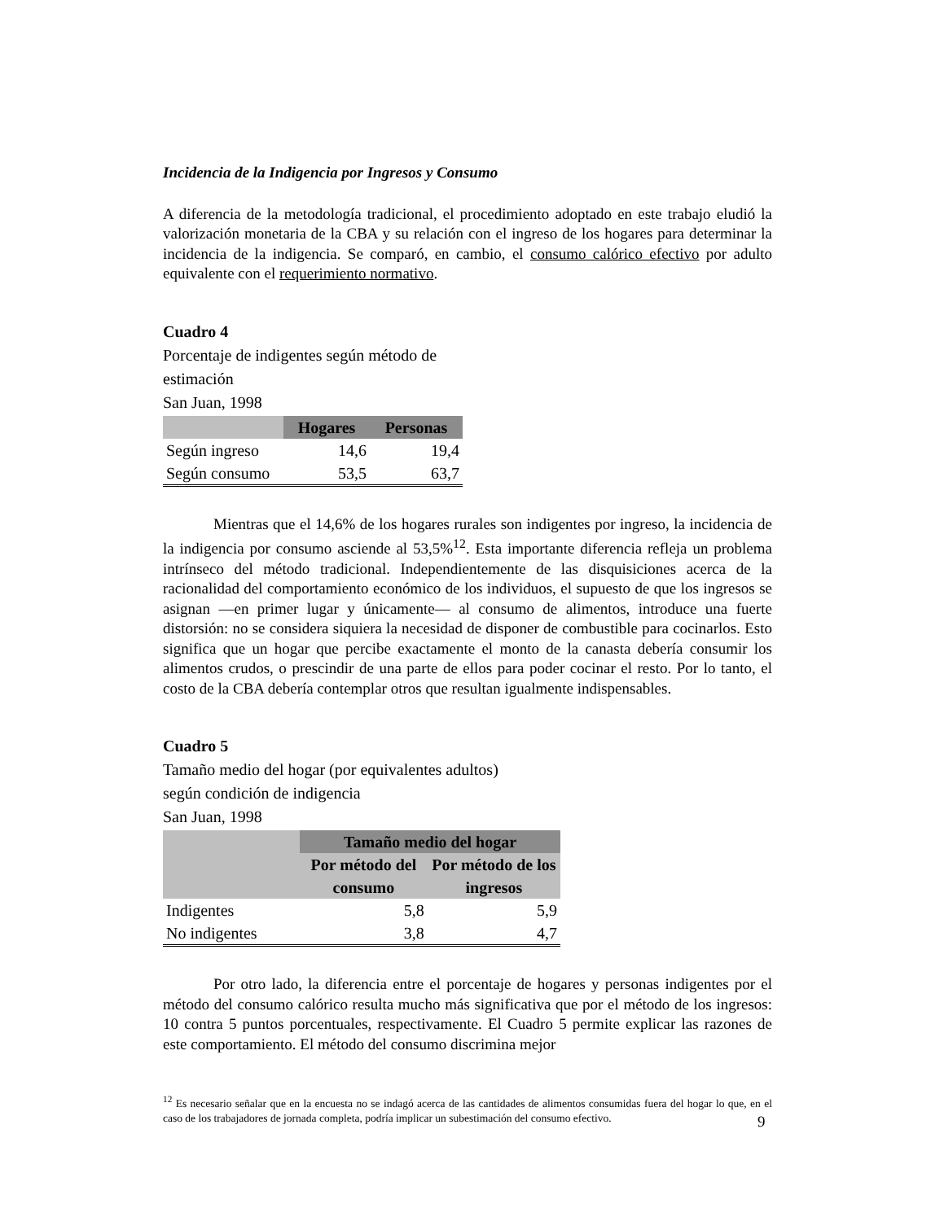Incidencia de la Indigencia por Ingresos y Consumo
A diferencia de la metodología tradicional, el procedimiento adoptado en este trabajo eludió la valorización monetaria de la CBA y su relación con el ingreso de los hogares para determinar la incidencia de la indigencia. Se comparó, en cambio, el consumo calórico efectivo por adulto equivalente con el requerimiento normativo.
Cuadro 4
Porcentaje de indigentes según método de
estimación
San Juan, 1998
| | Hogares | Personas |
| --- | --- | --- |
| Según ingreso | 14,6 | 19,4 |
| Según consumo | 53,5 | 63,7 |
Mientras que el 14,6% de los hogares rurales son indigentes por ingreso, la incidencia de la indigencia por consumo asciende al 53,5%<sup>12</sup>. Esta importante diferencia refleja un problema intrínseco del método tradicional. Independientemente de las disquisiciones acerca de la racionalidad del comportamiento económico de los individuos, el supuesto de que los ingresos se asignan —en primer lugar y únicamente— al consumo de alimentos, introduce una fuerte distorsión: no se considera siquiera la necesidad de disponer de combustible para cocinarlos. Esto significa que un hogar que percibe exactamente el monto de la canasta debería consumir los alimentos crudos, o prescindir de una parte de ellos para poder cocinar el resto. Por lo tanto, el costo de la CBA debería contemplar otros que resultan igualmente indispensables.
Cuadro 5
Tamaño medio del hogar (por equivalentes adultos)
según condición de indigencia
San Juan, 1998
| | Tamaño medio del hogar | |
| --- | --- | --- |
| | Por método del consumo | Por método de los ingresos |
| Indigentes | 5,8 | 5,9 |
| No indigentes | 3,8 | 4,7 |
Por otro lado, la diferencia entre el porcentaje de hogares y personas indigentes por el método del consumo calórico resulta mucho más significativa que por el método de los ingresos: 10 contra 5 puntos porcentuales, respectivamente. El Cuadro 5 permite explicar las razones de este comportamiento. El método del consumo discrimina mejor
<sup>12</sup> Es necesario señalar que en la encuesta no se indagó acerca de las cantidades de alimentos consumidas fuera del hogar lo que, en el caso de los trabajadores de jornada completa, podría implicar un subestimación del consumo efectivo.
9